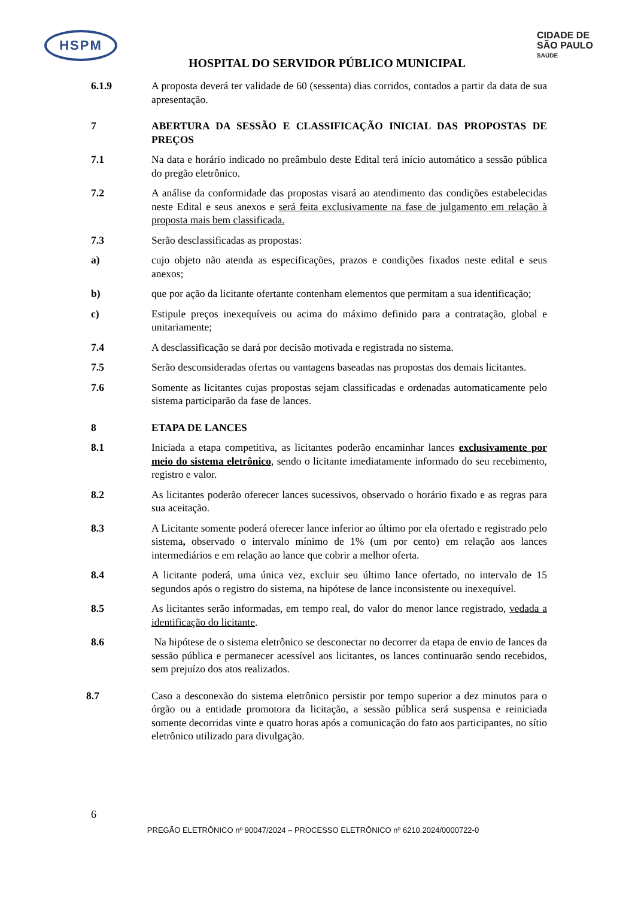HSPM
HOSPITAL DO SERVIDOR PÚBLICO MUNICIPAL
CIDADE DE
SÃO PAULO
SAÚDE
6.1.9 A proposta deverá ter validade de 60 (sessenta) dias corridos, contados a partir da data de sua apresentação.
7 ABERTURA DA SESSÃO E CLASSIFICAÇÃO INICIAL DAS PROPOSTAS DE PREÇOS
7.1 Na data e horário indicado no preâmbulo deste Edital terá início automático a sessão pública do pregão eletrônico.
7.2 A análise da conformidade das propostas visará ao atendimento das condições estabelecidas neste Edital e seus anexos e será feita exclusivamente na fase de julgamento em relação à proposta mais bem classificada.
7.3 Serão desclassificadas as propostas:
a) cujo objeto não atenda as especificações, prazos e condições fixados neste edital e seus anexos;
b) que por ação da licitante ofertante contenham elementos que permitam a sua identificação;
c) Estipule preços inexequíveis ou acima do máximo definido para a contratação, global e unitariamente;
7.4 A desclassificação se dará por decisão motivada e registrada no sistema.
7.5 Serão desconsideradas ofertas ou vantagens baseadas nas propostas dos demais licitantes.
7.6 Somente as licitantes cujas propostas sejam classificadas e ordenadas automaticamente pelo sistema participarão da fase de lances.
8 ETAPA DE LANCES
8.1 Iniciada a etapa competitiva, as licitantes poderão encaminhar lances exclusivamente por meio do sistema eletrônico, sendo o licitante imediatamente informado do seu recebimento, registro e valor.
8.2 As licitantes poderão oferecer lances sucessivos, observado o horário fixado e as regras para sua aceitação.
8.3 A Licitante somente poderá oferecer lance inferior ao último por ela ofertado e registrado pelo sistema, observado o intervalo mínimo de 1% (um por cento) em relação aos lances intermediários e em relação ao lance que cobrir a melhor oferta.
8.4 A licitante poderá, uma única vez, excluir seu último lance ofertado, no intervalo de 15 segundos após o registro do sistema, na hipótese de lance inconsistente ou inexequível.
8.5 As licitantes serão informadas, em tempo real, do valor do menor lance registrado, vedada a identificação do licitante.
8.6 Na hipótese de o sistema eletrônico se desconectar no decorrer da etapa de envio de lances da sessão pública e permanecer acessível aos licitantes, os lances continuarão sendo recebidos, sem prejuízo dos atos realizados.
8.7 Caso a desconexão do sistema eletrônico persistir por tempo superior a dez minutos para o órgão ou a entidade promotora da licitação, a sessão pública será suspensa e reiniciada somente decorridas vinte e quatro horas após a comunicação do fato aos participantes, no sítio eletrônico utilizado para divulgação.
6
PREGÃO ELETRÔNICO nº 90047/2024 – PROCESSO ELETRÔNICO nº 6210.2024/0000722-0